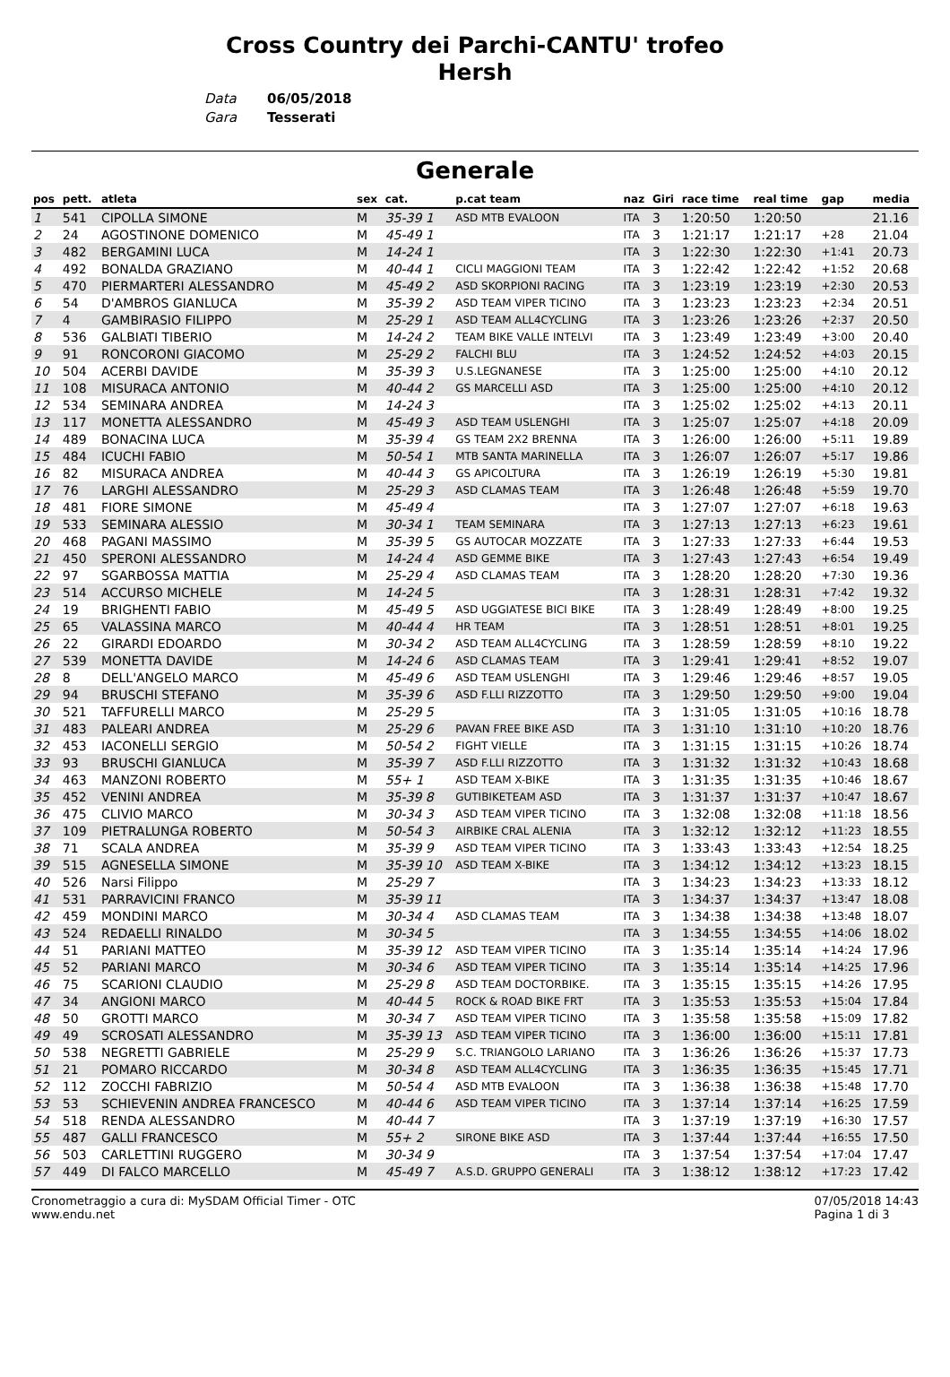Cross Country dei Parchi-CANTU' trofeo
Hersh
Data 06/05/2018
Gara Tesserati
Generale
| pos | pett. | atleta | sex | cat. | p.cat team | naz | Giri | race time | real time | gap | media |
| --- | --- | --- | --- | --- | --- | --- | --- | --- | --- | --- | --- |
| 1 | 541 | CIPOLLA SIMONE | M | 35-39 1 | ASD MTB EVALOON | ITA | 3 | 1:20:50 | 1:20:50 | | 21.16 |
| 2 | 24 | AGOSTINONE DOMENICO | M | 45-49 1 | | ITA | 3 | 1:21:17 | 1:21:17 | +28 | 21.04 |
| 3 | 482 | BERGAMINI LUCA | M | 14-24 1 | | ITA | 3 | 1:22:30 | 1:22:30 | +1:41 | 20.73 |
| 4 | 492 | BONALDA GRAZIANO | M | 40-44 1 | CICLI MAGGIONI TEAM | ITA | 3 | 1:22:42 | 1:22:42 | +1:52 | 20.68 |
| 5 | 470 | PIERMARTERI ALESSANDRO | M | 45-49 2 | ASD SKORPIONI RACING | ITA | 3 | 1:23:19 | 1:23:19 | +2:30 | 20.53 |
| 6 | 54 | D'AMBROS GIANLUCA | M | 35-39 2 | ASD TEAM VIPER TICINO | ITA | 3 | 1:23:23 | 1:23:23 | +2:34 | 20.51 |
| 7 | 4 | GAMBIRASIO FILIPPO | M | 25-29 1 | ASD TEAM ALL4CYCLING | ITA | 3 | 1:23:26 | 1:23:26 | +2:37 | 20.50 |
| 8 | 536 | GALBIATI TIBERIO | M | 14-24 2 | TEAM BIKE VALLE INTELVI | ITA | 3 | 1:23:49 | 1:23:49 | +3:00 | 20.40 |
| 9 | 91 | RONCORONI GIACOMO | M | 25-29 2 | FALCHI BLU | ITA | 3 | 1:24:52 | 1:24:52 | +4:03 | 20.15 |
| 10 | 504 | ACERBI DAVIDE | M | 35-39 3 | U.S.LEGNANESE | ITA | 3 | 1:25:00 | 1:25:00 | +4:10 | 20.12 |
| 11 | 108 | MISURACA ANTONIO | M | 40-44 2 | GS MARCELLI ASD | ITA | 3 | 1:25:00 | 1:25:00 | +4:10 | 20.12 |
| 12 | 534 | SEMINARA ANDREA | M | 14-24 3 | | ITA | 3 | 1:25:02 | 1:25:02 | +4:13 | 20.11 |
| 13 | 117 | MONETTA ALESSANDRO | M | 45-49 3 | ASD TEAM USLENGHI | ITA | 3 | 1:25:07 | 1:25:07 | +4:18 | 20.09 |
| 14 | 489 | BONACINA LUCA | M | 35-39 4 | GS TEAM 2X2 BRENNA | ITA | 3 | 1:26:00 | 1:26:00 | +5:11 | 19.89 |
| 15 | 484 | ICUCHI FABIO | M | 50-54 1 | MTB SANTA MARINELLA | ITA | 3 | 1:26:07 | 1:26:07 | +5:17 | 19.86 |
| 16 | 82 | MISURACA ANDREA | M | 40-44 3 | GS APICOLTURA | ITA | 3 | 1:26:19 | 1:26:19 | +5:30 | 19.81 |
| 17 | 76 | LARGHI ALESSANDRO | M | 25-29 3 | ASD CLAMAS TEAM | ITA | 3 | 1:26:48 | 1:26:48 | +5:59 | 19.70 |
| 18 | 481 | FIORE SIMONE | M | 45-49 4 | | ITA | 3 | 1:27:07 | 1:27:07 | +6:18 | 19.63 |
| 19 | 533 | SEMINARA ALESSIO | M | 30-34 1 | TEAM SEMINARA | ITA | 3 | 1:27:13 | 1:27:13 | +6:23 | 19.61 |
| 20 | 468 | PAGANI MASSIMO | M | 35-39 5 | GS AUTOCAR MOZZATE | ITA | 3 | 1:27:33 | 1:27:33 | +6:44 | 19.53 |
| 21 | 450 | SPERONI ALESSANDRO | M | 14-24 4 | ASD GEMME BIKE | ITA | 3 | 1:27:43 | 1:27:43 | +6:54 | 19.49 |
| 22 | 97 | SGARBOSSA MATTIA | M | 25-29 4 | ASD CLAMAS TEAM | ITA | 3 | 1:28:20 | 1:28:20 | +7:30 | 19.36 |
| 23 | 514 | ACCURSO MICHELE | M | 14-24 5 | | ITA | 3 | 1:28:31 | 1:28:31 | +7:42 | 19.32 |
| 24 | 19 | BRIGHENTI FABIO | M | 45-49 5 | ASD UGGIATESE BICI BIKE | ITA | 3 | 1:28:49 | 1:28:49 | +8:00 | 19.25 |
| 25 | 65 | VALASSINA MARCO | M | 40-44 4 | HR TEAM | ITA | 3 | 1:28:51 | 1:28:51 | +8:01 | 19.25 |
| 26 | 22 | GIRARDI EDOARDO | M | 30-34 2 | ASD TEAM ALL4CYCLING | ITA | 3 | 1:28:59 | 1:28:59 | +8:10 | 19.22 |
| 27 | 539 | MONETTA DAVIDE | M | 14-24 6 | ASD CLAMAS TEAM | ITA | 3 | 1:29:41 | 1:29:41 | +8:52 | 19.07 |
| 28 | 8 | DELL'ANGELO MARCO | M | 45-49 6 | ASD TEAM USLENGHI | ITA | 3 | 1:29:46 | 1:29:46 | +8:57 | 19.05 |
| 29 | 94 | BRUSCHI STEFANO | M | 35-39 6 | ASD F.LLI RIZZOTTO | ITA | 3 | 1:29:50 | 1:29:50 | +9:00 | 19.04 |
| 30 | 521 | TAFFURELLI MARCO | M | 25-29 5 | | ITA | 3 | 1:31:05 | 1:31:05 | +10:16 | 18.78 |
| 31 | 483 | PALEARI ANDREA | M | 25-29 6 | PAVAN FREE BIKE ASD | ITA | 3 | 1:31:10 | 1:31:10 | +10:20 | 18.76 |
| 32 | 453 | IACONELLI SERGIO | M | 50-54 2 | FIGHT VIELLE | ITA | 3 | 1:31:15 | 1:31:15 | +10:26 | 18.74 |
| 33 | 93 | BRUSCHI GIANLUCA | M | 35-39 7 | ASD F.LLI RIZZOTTO | ITA | 3 | 1:31:32 | 1:31:32 | +10:43 | 18.68 |
| 34 | 463 | MANZONI ROBERTO | M | 55+ 1 | ASD TEAM X-BIKE | ITA | 3 | 1:31:35 | 1:31:35 | +10:46 | 18.67 |
| 35 | 452 | VENINI ANDREA | M | 35-39 8 | GUTIBIKETEAM ASD | ITA | 3 | 1:31:37 | 1:31:37 | +10:47 | 18.67 |
| 36 | 475 | CLIVIO MARCO | M | 30-34 3 | ASD TEAM VIPER TICINO | ITA | 3 | 1:32:08 | 1:32:08 | +11:18 | 18.56 |
| 37 | 109 | PIETRALUNGA ROBERTO | M | 50-54 3 | AIRBIKE CRAL ALENIA | ITA | 3 | 1:32:12 | 1:32:12 | +11:23 | 18.55 |
| 38 | 71 | SCALA ANDREA | M | 35-39 9 | ASD TEAM VIPER TICINO | ITA | 3 | 1:33:43 | 1:33:43 | +12:54 | 18.25 |
| 39 | 515 | AGNESELLA SIMONE | M | 35-39 10 | ASD TEAM X-BIKE | ITA | 3 | 1:34:12 | 1:34:12 | +13:23 | 18.15 |
| 40 | 526 | Narsi Filippo | M | 25-29 7 | | ITA | 3 | 1:34:23 | 1:34:23 | +13:33 | 18.12 |
| 41 | 531 | PARRAVICINI FRANCO | M | 35-39 11 | | ITA | 3 | 1:34:37 | 1:34:37 | +13:47 | 18.08 |
| 42 | 459 | MONDINI MARCO | M | 30-34 4 | ASD CLAMAS TEAM | ITA | 3 | 1:34:38 | 1:34:38 | +13:48 | 18.07 |
| 43 | 524 | REDAELLI RINALDO | M | 30-34 5 | | ITA | 3 | 1:34:55 | 1:34:55 | +14:06 | 18.02 |
| 44 | 51 | PARIANI MATTEO | M | 35-39 12 | ASD TEAM VIPER TICINO | ITA | 3 | 1:35:14 | 1:35:14 | +14:24 | 17.96 |
| 45 | 52 | PARIANI MARCO | M | 30-34 6 | ASD TEAM VIPER TICINO | ITA | 3 | 1:35:14 | 1:35:14 | +14:25 | 17.96 |
| 46 | 75 | SCARIONI CLAUDIO | M | 25-29 8 | ASD TEAM DOCTORBIKE. | ITA | 3 | 1:35:15 | 1:35:15 | +14:26 | 17.95 |
| 47 | 34 | ANGIONI MARCO | M | 40-44 5 | ROCK & ROAD BIKE FRT | ITA | 3 | 1:35:53 | 1:35:53 | +15:04 | 17.84 |
| 48 | 50 | GROTTI MARCO | M | 30-34 7 | ASD TEAM VIPER TICINO | ITA | 3 | 1:35:58 | 1:35:58 | +15:09 | 17.82 |
| 49 | 49 | SCROSATI ALESSANDRO | M | 35-39 13 | ASD TEAM VIPER TICINO | ITA | 3 | 1:36:00 | 1:36:00 | +15:11 | 17.81 |
| 50 | 538 | NEGRETTI GABRIELE | M | 25-29 9 | S.C. TRIANGOLO LARIANO | ITA | 3 | 1:36:26 | 1:36:26 | +15:37 | 17.73 |
| 51 | 21 | POMARO RICCARDO | M | 30-34 8 | ASD TEAM ALL4CYCLING | ITA | 3 | 1:36:35 | 1:36:35 | +15:45 | 17.71 |
| 52 | 112 | ZOCCHI FABRIZIO | M | 50-54 4 | ASD MTB EVALOON | ITA | 3 | 1:36:38 | 1:36:38 | +15:48 | 17.70 |
| 53 | 53 | SCHIEVENIN ANDREA FRANCESCO | M | 40-44 6 | ASD TEAM VIPER TICINO | ITA | 3 | 1:37:14 | 1:37:14 | +16:25 | 17.59 |
| 54 | 518 | RENDA ALESSANDRO | M | 40-44 7 | | ITA | 3 | 1:37:19 | 1:37:19 | +16:30 | 17.57 |
| 55 | 487 | GALLI FRANCESCO | M | 55+ 2 | SIRONE BIKE ASD | ITA | 3 | 1:37:44 | 1:37:44 | +16:55 | 17.50 |
| 56 | 503 | CARLETTINI RUGGERO | M | 30-34 9 | | ITA | 3 | 1:37:54 | 1:37:54 | +17:04 | 17.47 |
| 57 | 449 | DI FALCO MARCELLO | M | 45-49 7 | A.S.D. GRUPPO GENERALI | ITA | 3 | 1:38:12 | 1:38:12 | +17:23 | 17.42 |
Cronometraggio a cura di: MySDAM Official Timer - OTC
www.endu.net
07/05/2018 14:43
Pagina 1 di 3